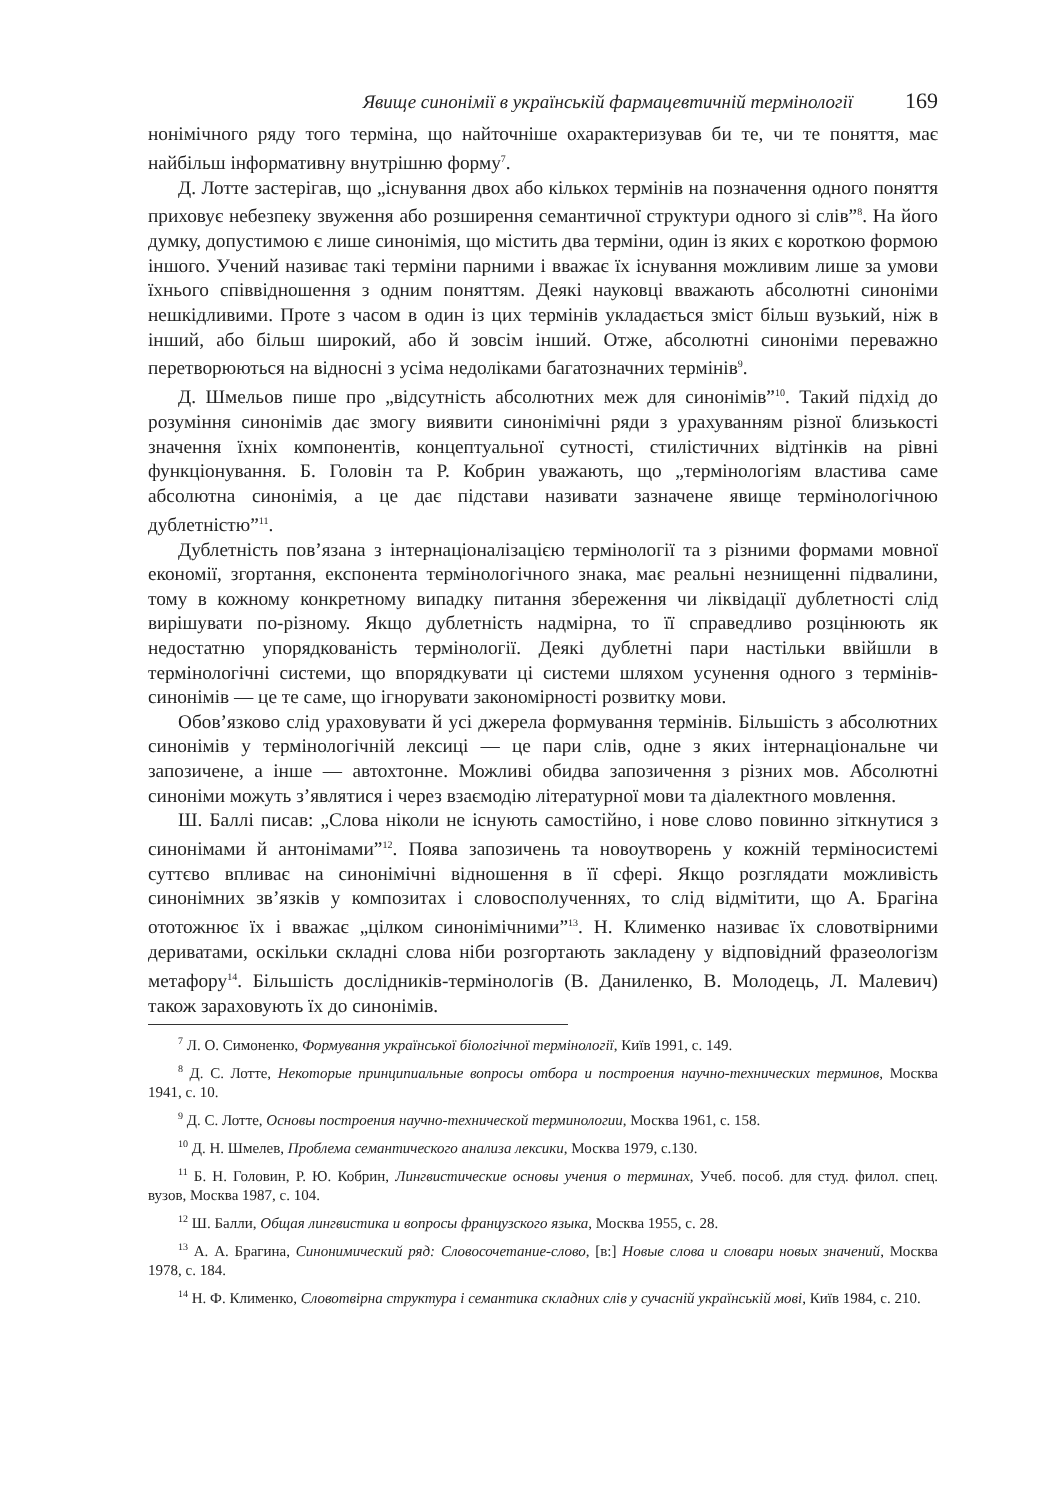Явище синонімії в українській фармацевтичній термінології 169
нонімічного ряду того терміна, що найточніше охарактеризував би те, чи те поняття, має найбільш інформативну внутрішню форму<sup>7</sup>.
Д. Лотте застерігав, що „існування двох або кількох термінів на позначення одного поняття приховує небезпеку звуження або розширення семантичної структури одного зі слів”<sup>8</sup>. На його думку, допустимою є лише синонімія, що містить два терміни, один із яких є короткою формою іншого. Учений називає такі терміни парними і вважає їх існування можливим лише за умови їхнього співвідношення з одним поняттям. Деякі науковці вважають абсолютні синоніми нешкідливими. Проте з часом в один із цих термінів укладається зміст більш вузький, ніж в інший, або більш широкий, або й зовсім інший. Отже, абсолютні синоніми переважно перетворюються на відносні з усіма недоліками багатозначних термінів<sup>9</sup>.
Д. Шмельов пише про „відсутність абсолютних меж для синонімів”<sup>10</sup>. Такий підхід до розуміння синонімів дає змогу виявити синонімічні ряди з урахуванням різної близькості значення їхніх компонентів, концептуальної сутності, стилістичних відтінків на рівні функціонування. Б. Головін та Р. Кобрин уважають, що „термінологіям властива саме абсолютна синонімія, а це дає підстави називати зазначене явище термінологічною дублетністю”<sup>11</sup>.
Дублетність пов’язана з інтернаціоналізацією термінології та з різними формами мовної економії, згортання, експонента термінологічного знака, має реальні незнищенні підвалини, тому в кожному конкретному випадку питання збереження чи ліквідації дублетності слід вирішувати по-різному. Якщо дублетність надмірна, то її справедливо розцінюють як недостатню упорядкованість термінології. Деякі дублетні пари настільки ввійшли в термінологічні системи, що впорядкувати ці системи шляхом усунення одного з термінів-синонімів — це те саме, що ігнорувати закономірності розвитку мови.
Обов’язково слід ураховувати й усі джерела формування термінів. Більшість з абсолютних синонімів у термінологічній лексиці — це пари слів, одне з яких інтернаціональне чи запозичене, а інше — автохтонне. Можливі обидва запозичення з різних мов. Абсолютні синоніми можуть з’являтися і через взаємодію літературної мови та діалектного мовлення.
Ш. Баллі писав: „Слова ніколи не існують самостійно, і нове слово повинно зіткнутися з синонімами й антонімами”<sup>12</sup>. Поява запозичень та новоутворень у кожній терміносистемі суттєво впливає на синонімічні відношення в її сфері. Якщо розглядати можливість синонімних зв’язків у композитах і словосполученнях, то слід відмітити, що А. Брагіна ототожнює їх і вважає „цілком синонімічними”<sup>13</sup>. Н. Клименко називає їх словотвірними дериватами, оскільки складні слова ніби розгортають закладену у відповідний фразеологізм метафору<sup>14</sup>. Більшість дослідників-термінологів (В. Даниленко, В. Молодець, Л. Малевич) також зараховують їх до синонімів.
<sup>7</sup> Л. О. Симоненко, Формування української біологічної термінології, Київ 1991, с. 149.
<sup>8</sup> Д. С. Лотте, Некоторые принципиальные вопросы отбора и построения научно-технических терминов, Москва 1941, с. 10.
<sup>9</sup> Д. С. Лотте, Основы построения научно-технической терминологии, Москва 1961, с. 158.
<sup>10</sup> Д. Н. Шмелев, Проблема семантического анализа лексики, Москва 1979, с.130.
<sup>11</sup> Б. Н. Головин, Р. Ю. Кобрин, Лингвистические основы учения о терминах, Учеб. пособ. для студ. филол. спец. вузов, Москва 1987, с. 104.
<sup>12</sup> Ш. Балли, Общая лингвистика и вопросы французского языка, Москва 1955, с. 28.
<sup>13</sup> А. А. Брагина, Синонимический ряд: Словосочетание-слово, [в:] Новые слова и словари новых значений, Москва 1978, с. 184.
<sup>14</sup> Н. Ф. Клименко, Словотвірна структура і семантика складних слів у сучасній українській мові, Київ 1984, с. 210.